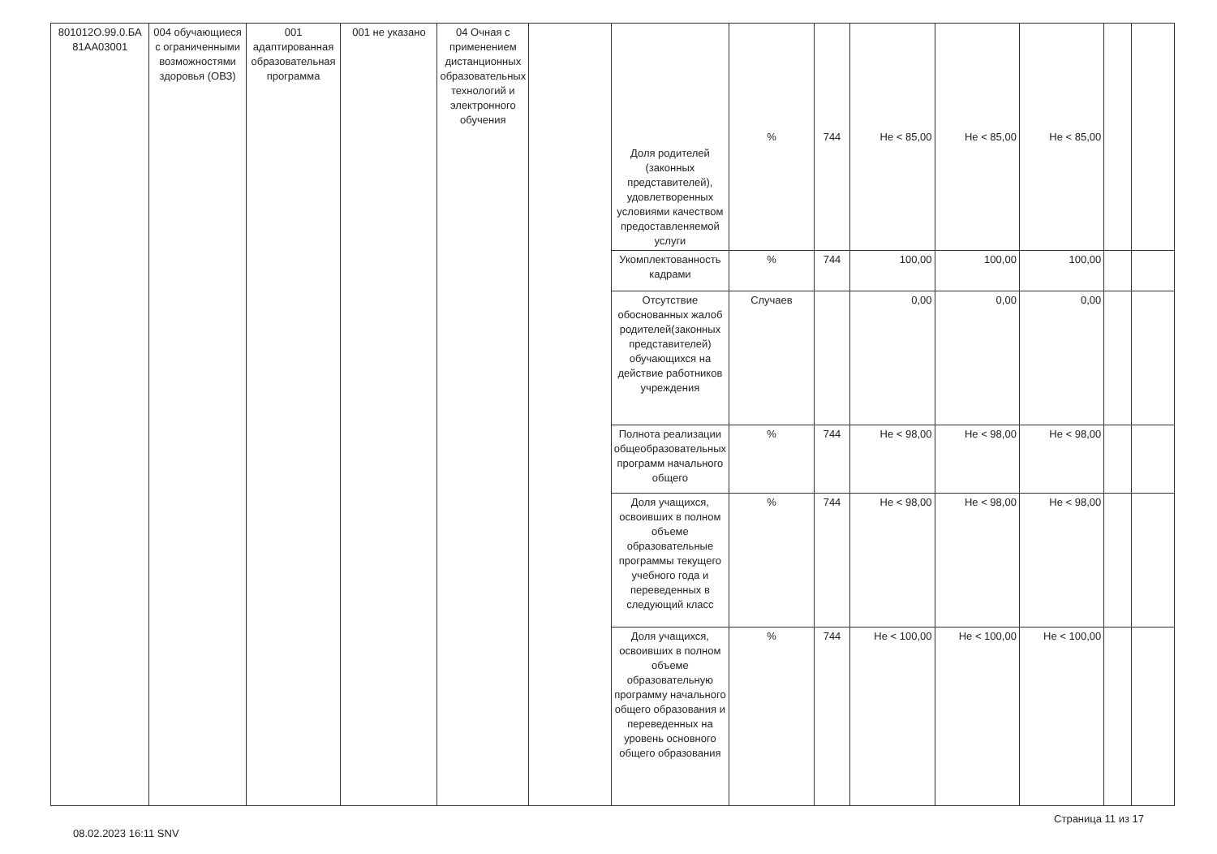| 801012О.99.0.БА 81АА03001 | 004 обучающиеся с ограниченными возможностями здоровья (ОВЗ) | 001 адаптированная образовательная программа | 001 не указано | 04 Очная с применением дистанционных образовательных технологий и электронного обучения | | Доля родителей (законных представителей), удовлетворенных условиями качеством предоставленяемой услуги | % | 744 | Не < 85,00 | Не < 85,00 | Не < 85,00 | | |
| | | | | | | Укомплектованность кадрами | % | 744 | 100,00 | 100,00 | 100,00 | | |
| | | | | | | Отсутствие обоснованных жалоб родителей(законных представителей) обучающихся на действие работников учреждения | Случаев | | 0,00 | 0,00 | 0,00 | | |
| | | | | | | Полнота реализации общеобразовательных программ начального общего | % | 744 | Не < 98,00 | Не < 98,00 | Не < 98,00 | | |
| | | | | | | Доля учащихся, освоивших в полном объеме образовательные программы текущего учебного года и переведенных в следующий класс | % | 744 | Не < 98,00 | Не < 98,00 | Не < 98,00 | | |
| | | | | | | Доля учащихся, освоивших в полном объеме образовательную программу начального общего образования и переведенных на уровень основного общего образования | % | 744 | Не < 100,00 | Не < 100,00 | Не < 100,00 | | |
08.02.2023 16:11 SNV Страница 11 из 17